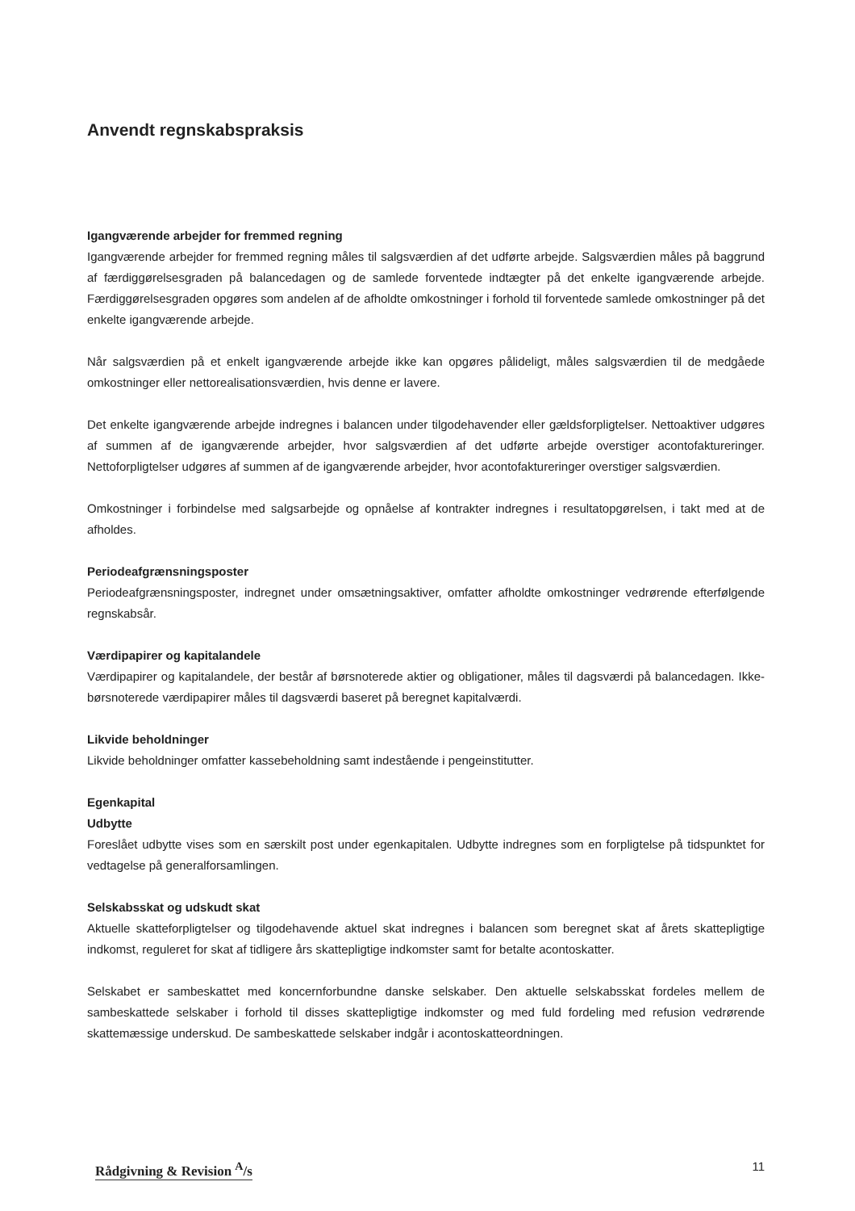Anvendt regnskabspraksis
Igangværende arbejder for fremmed regning
Igangværende arbejder for fremmed regning måles til salgsværdien af det udførte arbejde. Salgsværdien måles på baggrund af færdiggørelsesgraden på balancedagen og de samlede forventede indtægter på det enkelte igangværende arbejde. Færdiggørelsesgraden opgøres som andelen af de afholdte omkostninger i forhold til forventede samlede omkostninger på det enkelte igangværende arbejde.
Når salgsværdien på et enkelt igangværende arbejde ikke kan opgøres pålideligt, måles salgsværdien til de medgåede omkostninger eller nettorealisationsværdien, hvis denne er lavere.
Det enkelte igangværende arbejde indregnes i balancen under tilgodehavender eller gældsforpligtelser. Nettoaktiver udgøres af summen af de igangværende arbejder, hvor salgsværdien af det udførte arbejde overstiger acontofaktureringer. Nettoforpligtelser udgøres af summen af de igangværende arbejder, hvor acontofaktureringer overstiger salgsværdien.
Omkostninger i forbindelse med salgsarbejde og opnåelse af kontrakter indregnes i resultatopgørelsen, i takt med at de afholdes.
Periodeafgrænsningsposter
Periodeafgrænsningsposter, indregnet under omsætningsaktiver, omfatter afholdte omkostninger vedrørende efterfølgende regnskabsår.
Værdipapirer og kapitalandele
Værdipapirer og kapitalandele, der består af børsnoterede aktier og obligationer, måles til dagsværdi på balancedagen. Ikke-børsnoterede værdipapirer måles til dagsværdi baseret på beregnet kapitalværdi.
Likvide beholdninger
Likvide beholdninger omfatter kassebeholdning samt indestående i pengeinstitutter.
Egenkapital
Udbytte
Foreslået udbytte vises som en særskilt post under egenkapitalen. Udbytte indregnes som en forpligtelse på tidspunktet for vedtagelse på generalforsamlingen.
Selskabsskat og udskudt skat
Aktuelle skatteforpligtelser og tilgodehavende aktuel skat indregnes i balancen som beregnet skat af årets skattepligtige indkomst, reguleret for skat af tidligere års skattepligtige indkomster samt for betalte acontoskatter.
Selskabet er sambeskattet med koncernforbundne danske selskaber. Den aktuelle selskabsskat fordeles mellem de sambeskattede selskaber i forhold til disses skattepligtige indkomster og med fuld fordeling med refusion vedrørende skattemæssige underskud. De sambeskattede selskaber indgår i acontoskatteordningen.
Rådgivning & Revision <sup>A</sup>/s 11